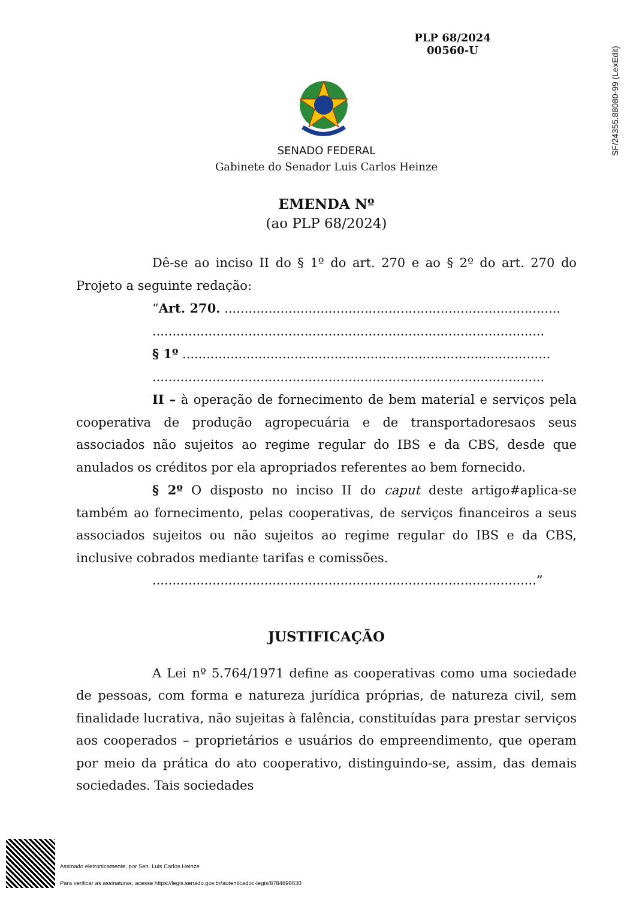PLP 68/2024
00560-U
SF/24355.88080-99 (LexEdit)
SENADO FEDERAL
Gabinete do Senador Luis Carlos Heinze
EMENDA Nº
(ao PLP 68/2024)
Dê-se ao inciso II do § 1º do art. 270 e ao § 2º do art. 270 do Projeto a seguinte redação:
“Art. 270. ....................................................................................
..................................................................................................
§ 1º ............................................................................................
..................................................................................................
II – à operação de fornecimento de bem material e serviços pela cooperativa de produção agropecuária e de transportadoresaos seus associados não sujeitos ao regime regular do IBS e da CBS, desde que anulados os créditos por ela apropriados referentes ao bem fornecido.
§ 2º O disposto no inciso II do caput deste artigo#aplica-se também ao fornecimento, pelas cooperativas, de serviços financeiros a seus associados sujeitos ou não sujeitos ao regime regular do IBS e da CBS, inclusive cobrados mediante tarifas e comissões.
................................................................................................”
JUSTIFICAÇÃO
A Lei nº 5.764/1971 define as cooperativas como uma sociedade de pessoas, com forma e natureza jurídica próprias, de natureza civil, sem finalidade lucrativa, não sujeitas à falência, constituídas para prestar serviços aos cooperados – proprietários e usuários do empreendimento, que operam por meio da prática do ato cooperativo, distinguindo-se, assim, das demais sociedades. Tais sociedades
Assinado eletronicamente, por Sen. Luis Carlos Heinze
Para verificar as assinaturas, acesse https://legis.senado.gov.br/autenticadoc-legis/8784898630